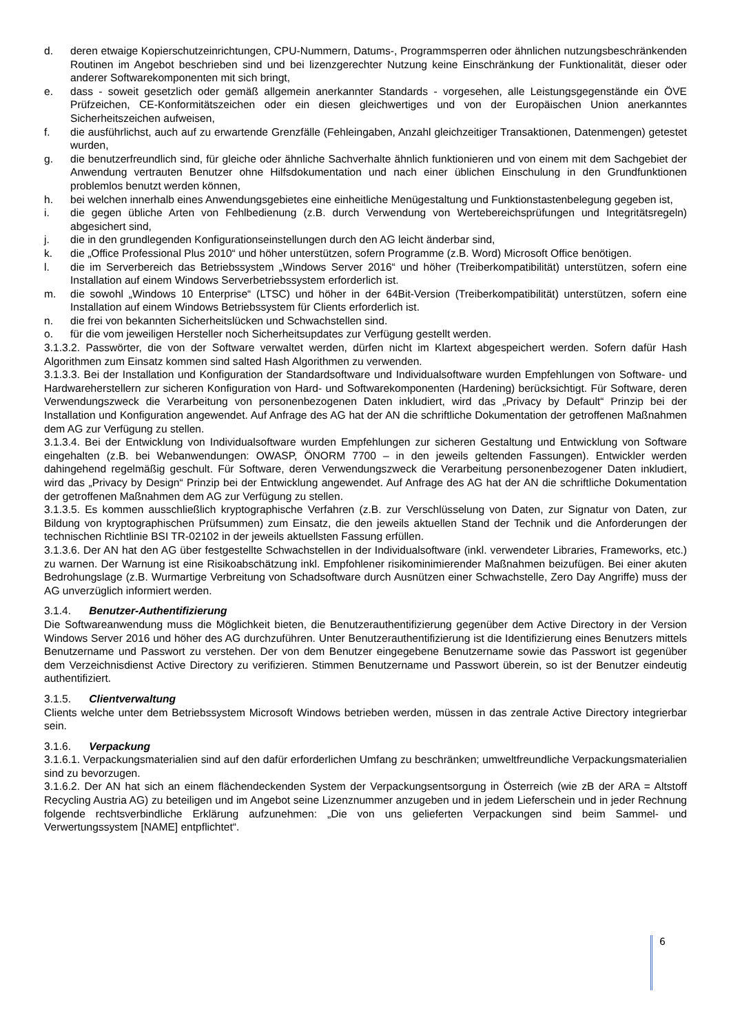d. deren etwaige Kopierschutzeinrichtungen, CPU-Nummern, Datums-, Programmsperren oder ähnlichen nutzungsbeschränkenden Routinen im Angebot beschrieben sind und bei lizenzgerechter Nutzung keine Einschränkung der Funktionalität, dieser oder anderer Softwarekomponenten mit sich bringt,
e. dass - soweit gesetzlich oder gemäß allgemein anerkannter Standards - vorgesehen, alle Leistungsgegenstände ein ÖVE Prüfzeichen, CE-Konformitätszeichen oder ein diesen gleichwertiges und von der Europäischen Union anerkanntes Sicherheitszeichen aufweisen,
f. die ausführlichst, auch auf zu erwartende Grenzfälle (Fehleingaben, Anzahl gleichzeitiger Transaktionen, Datenmengen) getestet wurden,
g. die benutzerfreundlich sind, für gleiche oder ähnliche Sachverhalte ähnlich funktionieren und von einem mit dem Sachgebiet der Anwendung vertrauten Benutzer ohne Hilfsdokumentation und nach einer üblichen Einschulung in den Grundfunktionen problemlos benutzt werden können,
h. bei welchen innerhalb eines Anwendungsgebietes eine einheitliche Menügestaltung und Funktionstastenbelegung gegeben ist,
i. die gegen übliche Arten von Fehlbedienung (z.B. durch Verwendung von Wertebereichsprüfungen und Integritätsregeln) abgesichert sind,
j. die in den grundlegenden Konfigurationseinstellungen durch den AG leicht änderbar sind,
k. die „Office Professional Plus 2010“ und höher unterstützen, sofern Programme (z.B. Word) Microsoft Office benötigen.
l. die im Serverbereich das Betriebssystem „Windows Server 2016“ und höher (Treiberkompatibilität) unterstützen, sofern eine Installation auf einem Windows Serverbetriebssystem erforderlich ist.
m. die sowohl „Windows 10 Enterprise“ (LTSC) und höher in der 64Bit-Version (Treiberkompatibilität) unterstützen, sofern eine Installation auf einem Windows Betriebssystem für Clients erforderlich ist.
n. die frei von bekannten Sicherheitslücken und Schwachstellen sind.
o. für die vom jeweiligen Hersteller noch Sicherheitsupdates zur Verfügung gestellt werden.
3.1.3.2. Passwörter, die von der Software verwaltet werden, dürfen nicht im Klartext abgespeichert werden. Sofern dafür Hash Algorithmen zum Einsatz kommen sind salted Hash Algorithmen zu verwenden.
3.1.3.3. Bei der Installation und Konfiguration der Standardsoftware und Individualsoftware wurden Empfehlungen von Software- und Hardwareherstellern zur sicheren Konfiguration von Hard- und Softwarekomponenten (Hardening) berücksichtigt. Für Software, deren Verwendungszweck die Verarbeitung von personenbezogenen Daten inkludiert, wird das „Privacy by Default“ Prinzip bei der Installation und Konfiguration angewendet. Auf Anfrage des AG hat der AN die schriftliche Dokumentation der getroffenen Maßnahmen dem AG zur Verfügung zu stellen.
3.1.3.4. Bei der Entwicklung von Individualsoftware wurden Empfehlungen zur sicheren Gestaltung und Entwicklung von Software eingehalten (z.B. bei Webanwendungen: OWASP, ÖNORM 7700 – in den jeweils geltenden Fassungen). Entwickler werden dahingehend regelmäßig geschult. Für Software, deren Verwendungszweck die Verarbeitung personenbezogener Daten inkludiert, wird das „Privacy by Design“ Prinzip bei der Entwicklung angewendet. Auf Anfrage des AG hat der AN die schriftliche Dokumentation der getroffenen Maßnahmen dem AG zur Verfügung zu stellen.
3.1.3.5. Es kommen ausschließlich kryptographische Verfahren (z.B. zur Verschlüsselung von Daten, zur Signatur von Daten, zur Bildung von kryptographischen Prüfsummen) zum Einsatz, die den jeweils aktuellen Stand der Technik und die Anforderungen der technischen Richtlinie BSI TR-02102 in der jeweils aktuellsten Fassung erfüllen.
3.1.3.6. Der AN hat den AG über festgestellte Schwachstellen in der Individualsoftware (inkl. verwendeter Libraries, Frameworks, etc.) zu warnen. Der Warnung ist eine Risikoabschätzung inkl. Empfohlener risikominimierender Maßnahmen beizufügen. Bei einer akuten Bedrohungslage (z.B. Wurmartige Verbreitung von Schadsoftware durch Ausnützen einer Schwachstelle, Zero Day Angriffe) muss der AG unverzüglich informiert werden.
3.1.4. Benutzer-Authentifizierung
Die Softwareanwendung muss die Möglichkeit bieten, die Benutzerauthentifizierung gegenüber dem Active Directory in der Version Windows Server 2016 und höher des AG durchzuführen. Unter Benutzerauthentifizierung ist die Identifizierung eines Benutzers mittels Benutzername und Passwort zu verstehen. Der von dem Benutzer eingegebene Benutzername sowie das Passwort ist gegenüber dem Verzeichnisdienst Active Directory zu verifizieren. Stimmen Benutzername und Passwort überein, so ist der Benutzer eindeutig authentifiziert.
3.1.5. Clientverwaltung
Clients welche unter dem Betriebssystem Microsoft Windows betrieben werden, müssen in das zentrale Active Directory integrierbar sein.
3.1.6. Verpackung
3.1.6.1. Verpackungsmaterialien sind auf den dafür erforderlichen Umfang zu beschränken; umweltfreundliche Verpackungsmaterialien sind zu bevorzugen.
3.1.6.2. Der AN hat sich an einem flächendeckenden System der Verpackungsentsorgung in Österreich (wie zB der ARA = Altstoff Recycling Austria AG) zu beteiligen und im Angebot seine Lizenznummer anzugeben und in jedem Lieferschein und in jeder Rechnung folgende rechtsverbindliche Erklärung aufzunehmen: „Die von uns gelieferten Verpackungen sind beim Sammel- und Verwertungssystem [NAME] entpflichtet“.
6